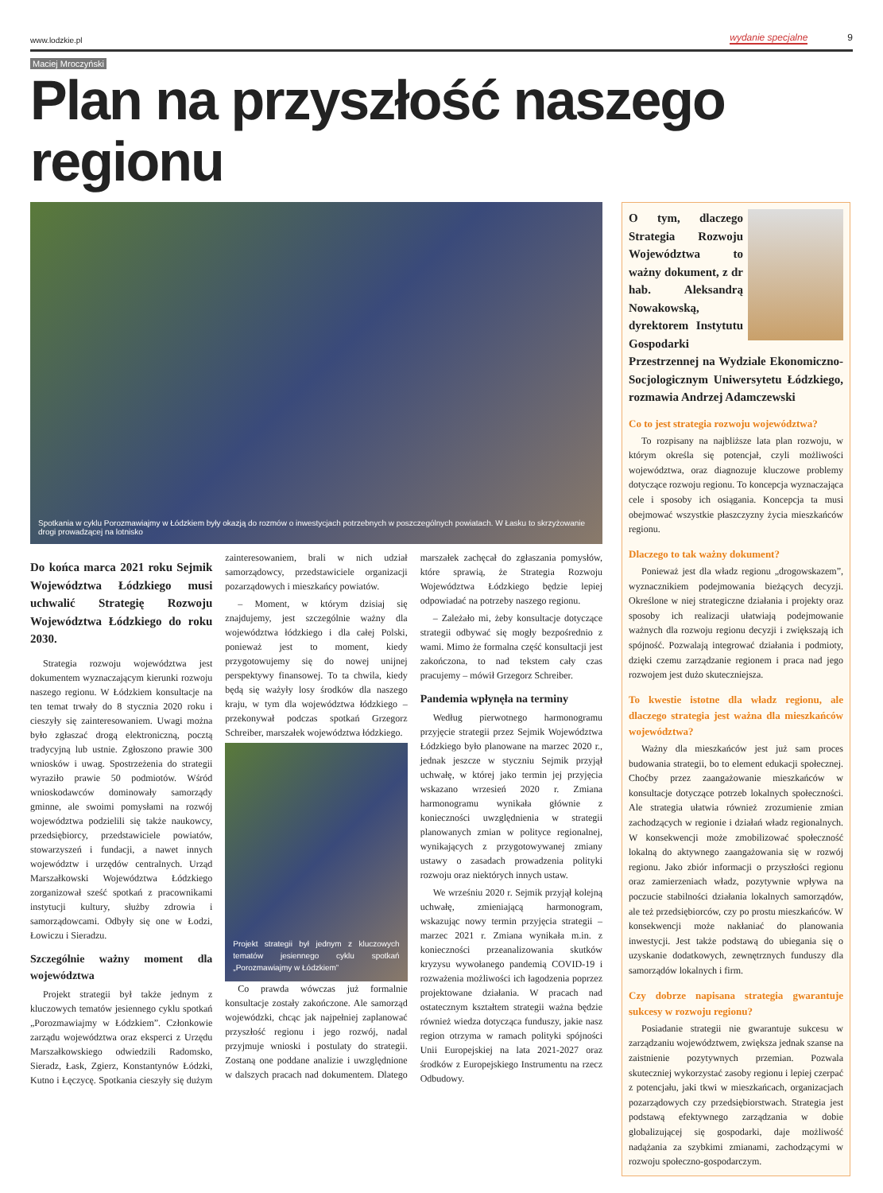www.lodzkie.pl wydanie specjalne 9
Maciej Mroczyński
Plan na przyszłość naszego regionu
Spotkania w cyklu Porozmawiajmy w Łódzkiem były okazją do rozmów o inwestycjach potrzebnych w poszczególnych powiatach. W Łasku to skrzyżowanie drogi prowadzącej na lotnisko
Do końca marca 2021 roku Sejmik Województwa Łódzkiego musi uchwalić Strategię Rozwoju Województwa Łódzkiego do roku 2030.
Strategia rozwoju województwa jest dokumentem wyznaczającym kierunki rozwoju naszego regionu. W Łódzkiem konsultacje na ten temat trwały do 8 stycznia 2020 roku i cieszyły się zainteresowaniem. Uwagi można było zgłaszać drogą elektroniczną, pocztą tradycyjną lub ustnie. Zgłoszono prawie 300 wniosków i uwag. Spostrzeżenia do strategii wyraziło prawie 50 podmiotów. Wśród wnioskodawców dominowały samorządy gminne, ale swoimi pomysłami na rozwój województwa podzielili się także naukowcy, przedsiębiorcy, przedstawiciele powiatów, stowarzyszeń i fundacji, a nawet innych województw i urzędów centralnych. Urząd Marszałkowski Województwa Łódzkiego zorganizował sześć spotkań z pracownikami instytucji kultury, służby zdrowia i samorządowcami. Odbyły się one w Łodzi, Łowiczu i Sieradzu.
Szczególnie ważny moment dla województwa
Projekt strategii był także jednym z kluczowych tematów jesiennego cyklu spotkań „Porozmawiajmy w Łódzkiem”. Członkowie zarządu województwa oraz eksperci z Urzędu Marszałkowskiego odwiedzili Radomsko, Sieradz, Łask, Zgierz, Konstantynów Łódzki, Kutno i Łęczycę. Spotkania cieszyły się dużym zainteresowaniem, brali w nich udział samorządowcy, przedstawiciele organizacji pozarządowych i mieszkańcy powiatów.
– Moment, w którym dzisiaj się znajdujemy, jest szczególnie ważny dla województwa łódzkiego i dla całej Polski, ponieważ jest to moment, kiedy przygotowujemy się do nowej unijnej perspektywy finansowej. To ta chwila, kiedy będą się ważyły losy środków dla naszego kraju, w tym dla województwa łódzkiego – przekonywał podczas spotkań Grzegorz Schreiber, marszałek województwa łódzkiego.
Projekt strategii był jednym z kluczowych tematów jesiennego cyklu spotkań „Porozmawiajmy w Łódzkiem”
Co prawda wówczas już formalnie konsultacje zostały zakończone. Ale samorząd wojewódzki, chcąc jak najpełniej zaplanować przyszłość regionu i jego rozwój, nadal przyjmuje wnioski i postulaty do strategii. Zostaną one poddane analizie i uwzględnione w dalszych pracach nad dokumentem. Dlatego marszałek zachęcał do zgłaszania pomysłów, które sprawią, że Strategia Rozwoju Województwa Łódzkiego będzie lepiej odpowiadać na potrzeby naszego regionu.
– Zależało mi, żeby konsultacje dotyczące strategii odbywać się mogły bezpośrednio z wami. Mimo że formalna część konsultacji jest zakończona, to nad tekstem cały czas pracujemy – mówił Grzegorz Schreiber.
Pandemia wpłynęła na terminy
Według pierwotnego harmonogramu przyjęcie strategii przez Sejmik Województwa Łódzkiego było planowane na marzec 2020 r., jednak jeszcze w styczniu Sejmik przyjął uchwałę, w której jako termin jej przyjęcia wskazano wrzesień 2020 r. Zmiana harmonogramu wynikała głównie z konieczności uwzględnienia w strategii planowanych zmian w polityce regionalnej, wynikających z przygotowywanej zmiany ustawy o zasadach prowadzenia polityki rozwoju oraz niektórych innych ustaw.
We wrześniu 2020 r. Sejmik przyjął kolejną uchwałę, zmieniającą harmonogram, wskazując nowy termin przyjęcia strategii – marzec 2021 r. Zmiana wynikała m.in. z konieczności przeanalizowania skutków kryzysu wywołanego pandemią COVID-19 i rozważenia możliwości ich łagodzenia poprzez projektowane działania. W pracach nad ostatecznym kształtem strategii ważna będzie również wiedza dotycząca funduszy, jakie nasz region otrzyma w ramach polityki spójności Unii Europejskiej na lata 2021-2027 oraz środków z Europejskiego Instrumentu na rzecz Odbudowy.
O tym, dlaczego Strategia Rozwoju Województwa to ważny dokument, z dr hab. Aleksandrą Nowakowską, dyrektorem Instytutu Gospodarki Przestrzennej na Wydziale Ekonomiczno-Socjologicznym Uniwersytetu Łódzkiego, rozmawia Andrzej Adamczewski
Co to jest strategia rozwoju województwa?
To rozpisany na najbliższe lata plan rozwoju, w którym określa się potencjał, czyli możliwości województwa, oraz diagnozuje kluczowe problemy dotyczące rozwoju regionu. To koncepcja wyznaczająca cele i sposoby ich osiągania. Koncepcja ta musi obejmować wszystkie płaszczyzny życia mieszkańców regionu.
Dlaczego to tak ważny dokument?
Ponieważ jest dla władz regionu „drogowskazem”, wyznacznikiem podejmowania bieżących decyzji. Określone w niej strategiczne działania i projekty oraz sposoby ich realizacji ułatwiają podejmowanie ważnych dla rozwoju regionu decyzji i zwiększają ich spójność. Pozwalają integrować działania i podmioty, dzięki czemu zarządzanie regionem i praca nad jego rozwojem jest dużo skuteczniejsza.
To kwestie istotne dla władz regionu, ale dlaczego strategia jest ważna dla mieszkańców województwa?
Ważny dla mieszkańców jest już sam proces budowania strategii, bo to element edukacji społecznej. Choćby przez zaangażowanie mieszkańców w konsultacje dotyczące potrzeb lokalnych społeczności. Ale strategia ułatwia również zrozumienie zmian zachodzących w regionie i działań władz regionalnych. W konsekwencji może zmobilizować społeczność lokalną do aktywnego zaangażowania się w rozwój regionu. Jako zbiór informacji o przyszłości regionu oraz zamierzeniach władz, pozytywnie wpływa na poczucie stabilności działania lokalnych samorządów, ale też przedsiębiorców, czy po prostu mieszkańców. W konsekwencji może nakłaniać do planowania inwestycji. Jest także podstawą do ubiegania się o uzyskanie dodatkowych, zewnętrznych funduszy dla samorządów lokalnych i firm.
Czy dobrze napisana strategia gwarantuje sukcesy w rozwoju regionu?
Posiadanie strategii nie gwarantuje sukcesu w zarządzaniu województwem, zwiększa jednak szanse na zaistnienie pozytywnych przemian. Pozwala skuteczniej wykorzystać zasoby regionu i lepiej czerpać z potencjału, jaki tkwi w mieszkańcach, organizacjach pozarządowych czy przedsiębiorstwach. Strategia jest podstawą efektywnego zarządzania w dobie globalizującej się gospodarki, daje możliwość nadążania za szybkimi zmianami, zachodzącymi w rozwoju społeczno-gospodarczym.